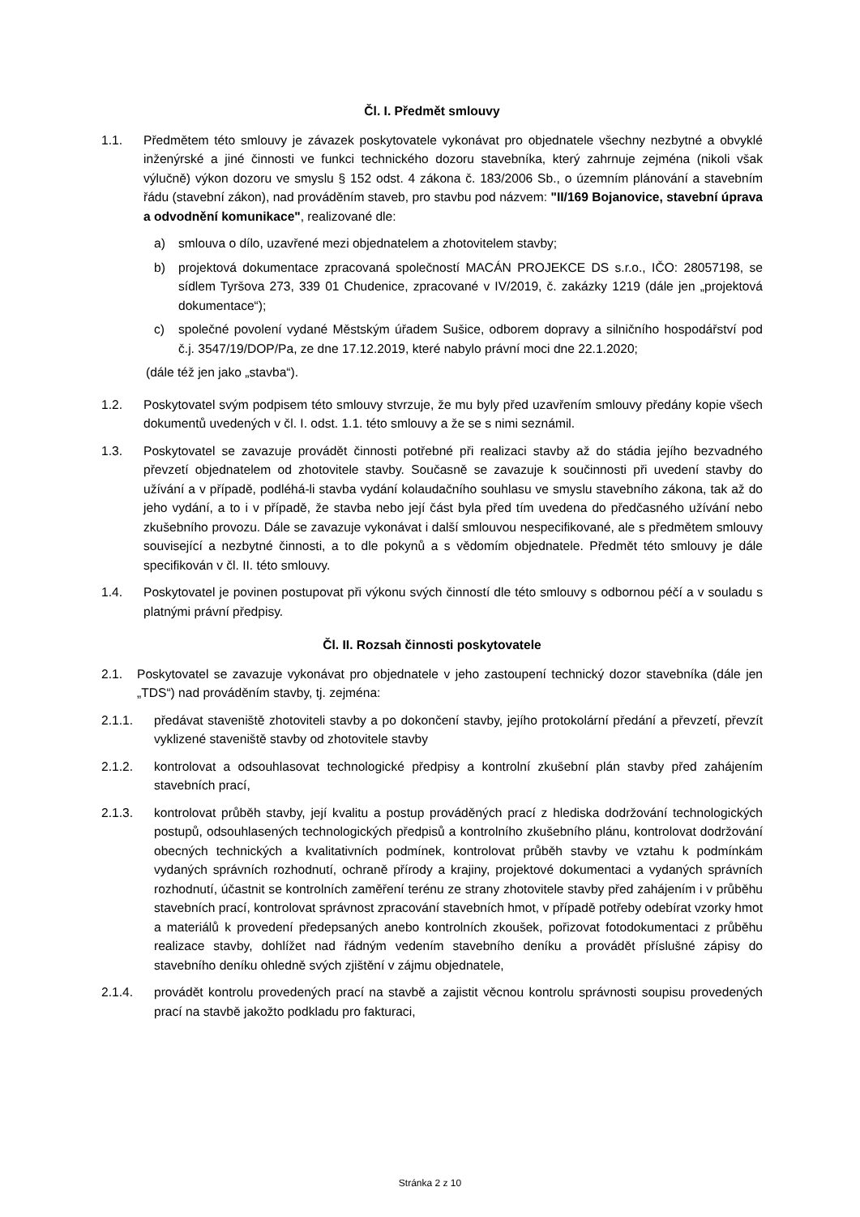Čl. I. Předmět smlouvy
1.1. Předmětem této smlouvy je závazek poskytovatele vykonávat pro objednatele všechny nezbytné a obvyklé inženýrské a jiné činnosti ve funkci technického dozoru stavebníka, který zahrnuje zejména (nikoli však výlučně) výkon dozoru ve smyslu § 152 odst. 4 zákona č. 183/2006 Sb., o územním plánování a stavebním řádu (stavební zákon), nad prováděním staveb, pro stavbu pod názvem: "II/169 Bojanovice, stavební úprava a odvodnění komunikace", realizované dle:
a) smlouva o dílo, uzavřené mezi objednatelem a zhotovitelem stavby;
b) projektová dokumentace zpracovaná společností MACÁN PROJEKCE DS s.r.o., IČO: 28057198, se sídlem Tyršova 273, 339 01 Chudenice, zpracované v IV/2019, č. zakázky 1219 (dále jen „projektová dokumentace“);
c) společné povolení vydané Městským úřadem Sušice, odborem dopravy a silničního hospodářství pod č.j. 3547/19/DOP/Pa, ze dne 17.12.2019, které nabylo právní moci dne 22.1.2020;
(dále též jen jako „stavba“).
1.2. Poskytovatel svým podpisem této smlouvy stvrzuje, že mu byly před uzavřením smlouvy předány kopie všech dokumentů uvedených v čl. I. odst. 1.1. této smlouvy a že se s nimi seznámil.
1.3. Poskytovatel se zavazuje provádět činnosti potřebné při realizaci stavby až do stádia jejího bezvadného převzetí objednatelem od zhotovitele stavby. Současně se zavazuje k součinnosti při uvedení stavby do užívání a v případě, podléhá-li stavba vydání kolaudačního souhlasu ve smyslu stavebního zákona, tak až do jeho vydání, a to i v případě, že stavba nebo její část byla před tím uvedena do předčasného užívání nebo zkušebního provozu. Dále se zavazuje vykonávat i další smlouvou nespecifikované, ale s předmětem smlouvy související a nezbytné činnosti, a to dle pokynů a s vědomím objednatele. Předmět této smlouvy je dále specifikován v čl. II. této smlouvy.
1.4. Poskytovatel je povinen postupovat při výkonu svých činností dle této smlouvy s odbornou péčí a v souladu s platnými právní předpisy.
Čl. II. Rozsah činnosti poskytovatele
2.1. Poskytovatel se zavazuje vykonávat pro objednatele v jeho zastoupení technický dozor stavebníka (dále jen „TDS“) nad prováděním stavby, tj. zejména:
2.1.1. předávat staveniště zhotoviteli stavby a po dokončení stavby, jejího protokolární předání a převzetí, převzít vyklizené staveniště stavby od zhotovitele stavby
2.1.2. kontrolovat a odsouhlasovat technologické předpisy a kontrolní zkušební plán stavby před zahájením stavebních prací,
2.1.3. kontrolovat průběh stavby, její kvalitu a postup prováděných prací z hlediska dodržování technologických postupů, odsouhlasených technologických předpisů a kontrolního zkušebního plánu, kontrolovat dodržování obecných technických a kvalitativních podmínek, kontrolovat průběh stavby ve vztahu k podmínkám vydaných správních rozhodnutí, ochraně přírody a krajiny, projektové dokumentaci a vydaných správních rozhodnutí, účastnit se kontrolních zaměření terénu ze strany zhotovitele stavby před zahájením i v průběhu stavebních prací, kontrolovat správnost zpracování stavebních hmot, v případě potřeby odebírat vzorky hmot a materiálů k provedení předepsaných anebo kontrolních zkoušek, pořizovat fotodokumentaci z průběhu realizace stavby, dohlížet nad řádným vedením stavebního deníku a provádět příslušné zápisy do stavebního deníku ohledně svých zjištění v zájmu objednatele,
2.1.4. provádět kontrolu provedených prací na stavbě a zajistit věcnou kontrolu správnosti soupisu provedených prací na stavbě jakožto podkladu pro fakturaci,
Stránka 2 z 10